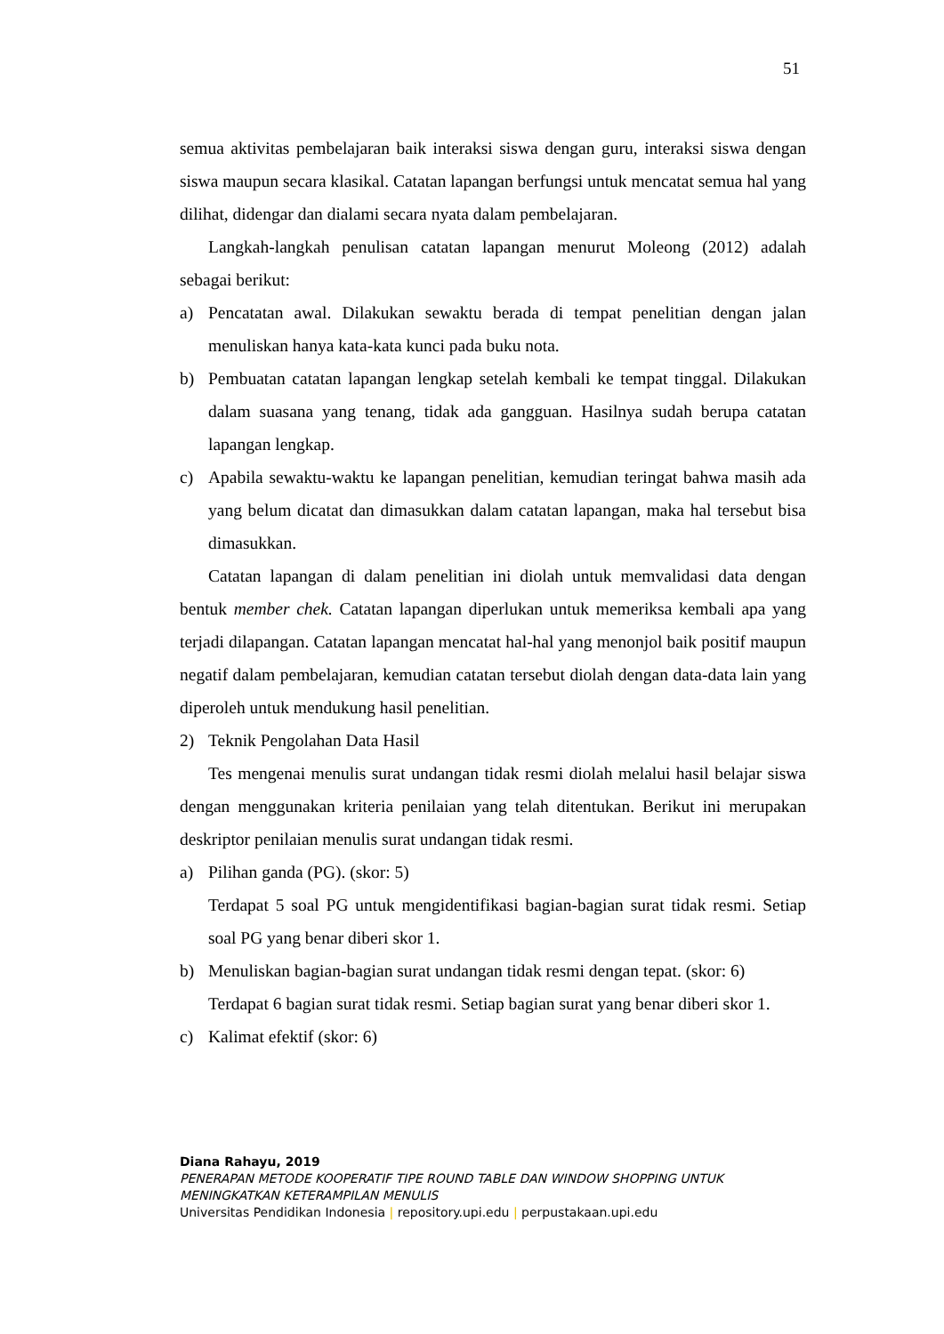51
semua aktivitas pembelajaran baik interaksi siswa dengan guru, interaksi siswa dengan siswa maupun secara klasikal. Catatan lapangan berfungsi untuk mencatat semua hal yang dilihat, didengar dan dialami secara nyata dalam pembelajaran.
Langkah-langkah penulisan catatan lapangan menurut Moleong (2012) adalah sebagai berikut:
a) Pencatatan awal. Dilakukan sewaktu berada di tempat penelitian dengan jalan menuliskan hanya kata-kata kunci pada buku nota.
b) Pembuatan catatan lapangan lengkap setelah kembali ke tempat tinggal. Dilakukan dalam suasana yang tenang, tidak ada gangguan. Hasilnya sudah berupa catatan lapangan lengkap.
c) Apabila sewaktu-waktu ke lapangan penelitian, kemudian teringat bahwa masih ada yang belum dicatat dan dimasukkan dalam catatan lapangan, maka hal tersebut bisa dimasukkan.
Catatan lapangan di dalam penelitian ini diolah untuk memvalidasi data dengan bentuk member chek. Catatan lapangan diperlukan untuk memeriksa kembali apa yang terjadi dilapangan. Catatan lapangan mencatat hal-hal yang menonjol baik positif maupun negatif dalam pembelajaran, kemudian catatan tersebut diolah dengan data-data lain yang diperoleh untuk mendukung hasil penelitian.
2) Teknik Pengolahan Data Hasil
Tes mengenai menulis surat undangan tidak resmi diolah melalui hasil belajar siswa dengan menggunakan kriteria penilaian yang telah ditentukan. Berikut ini merupakan deskriptor penilaian menulis surat undangan tidak resmi.
a) Pilihan ganda (PG). (skor: 5)
Terdapat 5 soal PG untuk mengidentifikasi bagian-bagian surat tidak resmi. Setiap soal PG yang benar diberi skor 1.
b) Menuliskan bagian-bagian surat undangan tidak resmi dengan tepat. (skor: 6)
Terdapat 6 bagian surat tidak resmi. Setiap bagian surat yang benar diberi skor 1.
c) Kalimat efektif (skor: 6)
Diana Rahayu, 2019
PENERAPAN METODE KOOPERATIF TIPE ROUND TABLE DAN WINDOW SHOPPING UNTUK MENINGKATKAN KETERAMPILAN MENULIS
Universitas Pendidikan Indonesia | repository.upi.edu | perpustakaan.upi.edu